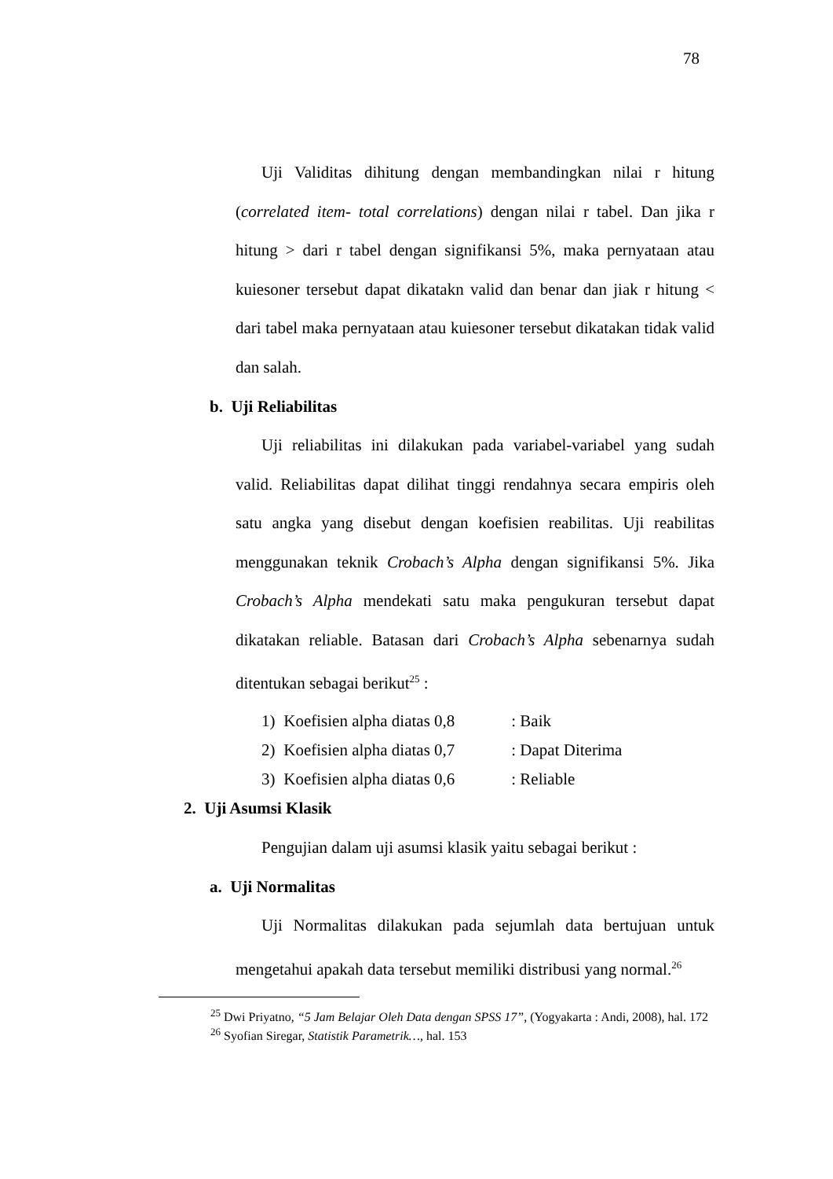78
Uji Validitas dihitung dengan membandingkan nilai r hitung (correlated item- total correlations) dengan nilai r tabel. Dan jika r hitung > dari r tabel dengan signifikansi 5%, maka pernyataan atau kuiesoner tersebut dapat dikatakn valid dan benar dan jiak r hitung < dari tabel maka pernyataan atau kuiesoner tersebut dikatakan tidak valid dan salah.
b. Uji Reliabilitas
Uji reliabilitas ini dilakukan pada variabel-variabel yang sudah valid. Reliabilitas dapat dilihat tinggi rendahnya secara empiris oleh satu angka yang disebut dengan koefisien reabilitas. Uji reabilitas menggunakan teknik Crobach’s Alpha dengan signifikansi 5%. Jika Crobach’s Alpha mendekati satu maka pengukuran tersebut dapat dikatakan reliable. Batasan dari Crobach’s Alpha sebenarnya sudah ditentukan sebagai berikut<sup>25</sup> :
1) Koefisien alpha diatas 0,8: Baik
2) Koefisien alpha diatas 0,7: Dapat Diterima
3) Koefisien alpha diatas 0,6: Reliable
2. Uji Asumsi Klasik
Pengujian dalam uji asumsi klasik yaitu sebagai berikut :
a. Uji Normalitas
Uji Normalitas dilakukan pada sejumlah data bertujuan untuk mengetahui apakah data tersebut memiliki distribusi yang normal.<sup>26</sup>
<sup>25</sup> Dwi Priyatno, “5 Jam Belajar Oleh Data dengan SPSS 17”, (Yogyakarta : Andi, 2008), hal. 172
<sup>26</sup> Syofian Siregar, Statistik Parametrik…, hal. 153